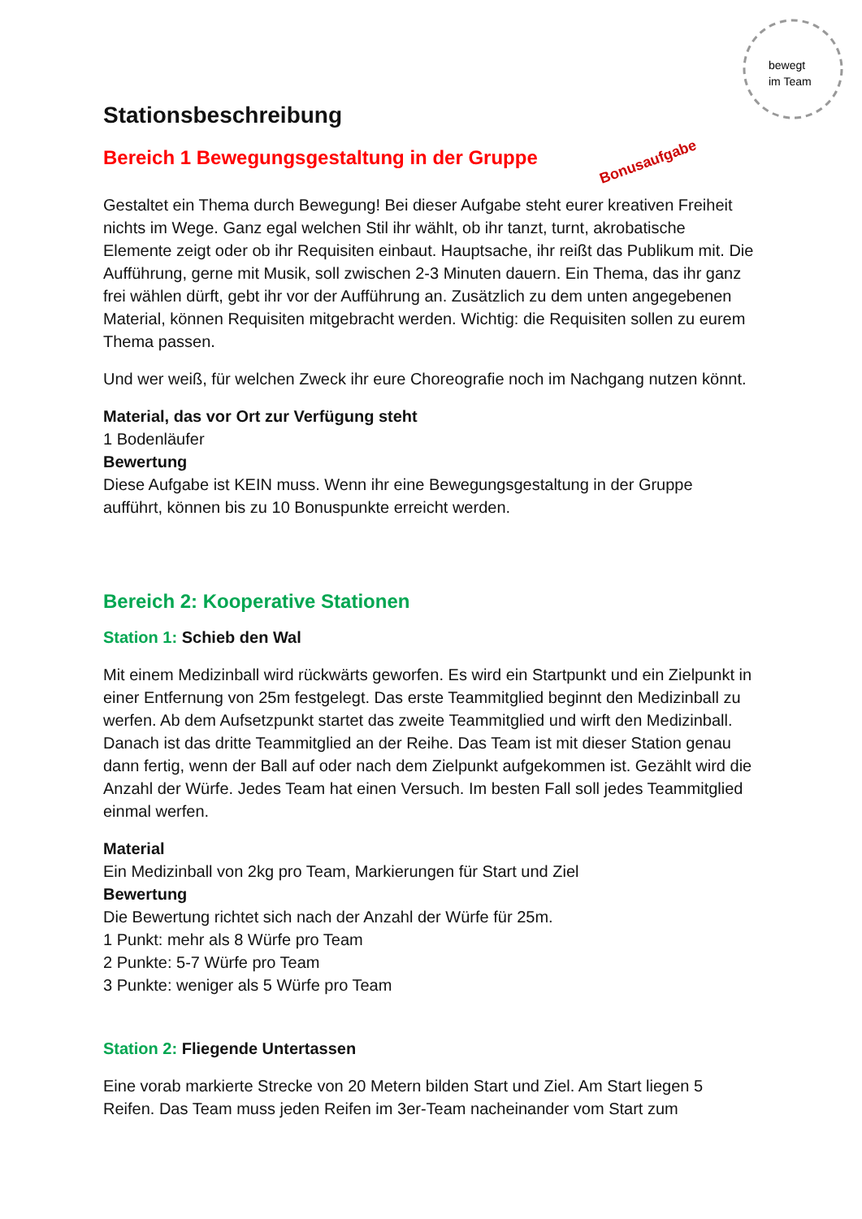bewegt
im Team
Stationsbeschreibung
Bereich 1 Bewegungsgestaltung in der Gruppe
Bonusaufgabe
Gestaltet ein Thema durch Bewegung! Bei dieser Aufgabe steht eurer kreativen Freiheit nichts im Wege. Ganz egal welchen Stil ihr wählt, ob ihr tanzt, turnt, akrobatische Elemente zeigt oder ob ihr Requisiten einbaut. Hauptsache, ihr reißt das Publikum mit. Die Aufführung, gerne mit Musik, soll zwischen 2-3 Minuten dauern. Ein Thema, das ihr ganz frei wählen dürft, gebt ihr vor der Aufführung an. Zusätzlich zu dem unten angegebenen Material, können Requisiten mitgebracht werden. Wichtig: die Requisiten sollen zu eurem Thema passen.
Und wer weiß, für welchen Zweck ihr eure Choreografie noch im Nachgang nutzen könnt.
Material, das vor Ort zur Verfügung steht
1 Bodenläufer
Bewertung
Diese Aufgabe ist KEIN muss. Wenn ihr eine Bewegungsgestaltung in der Gruppe aufführt, können bis zu 10 Bonuspunkte erreicht werden.
Bereich 2: Kooperative Stationen
Station 1: Schieb den Wal
Mit einem Medizinball wird rückwärts geworfen. Es wird ein Startpunkt und ein Zielpunkt in einer Entfernung von 25m festgelegt. Das erste Teammitglied beginnt den Medizinball zu werfen. Ab dem Aufsetzpunkt startet das zweite Teammitglied und wirft den Medizinball. Danach ist das dritte Teammitglied an der Reihe. Das Team ist mit dieser Station genau dann fertig, wenn der Ball auf oder nach dem Zielpunkt aufgekommen ist. Gezählt wird die Anzahl der Würfe. Jedes Team hat einen Versuch. Im besten Fall soll jedes Teammitglied einmal werfen.
Material
Ein Medizinball von 2kg pro Team, Markierungen für Start und Ziel
Bewertung
Die Bewertung richtet sich nach der Anzahl der Würfe für 25m.
1 Punkt: mehr als 8 Würfe pro Team
2 Punkte: 5-7 Würfe pro Team
3 Punkte: weniger als 5 Würfe pro Team
Station 2: Fliegende Untertassen
Eine vorab markierte Strecke von 20 Metern bilden Start und Ziel. Am Start liegen 5 Reifen. Das Team muss jeden Reifen im 3er-Team nacheinander vom Start zum